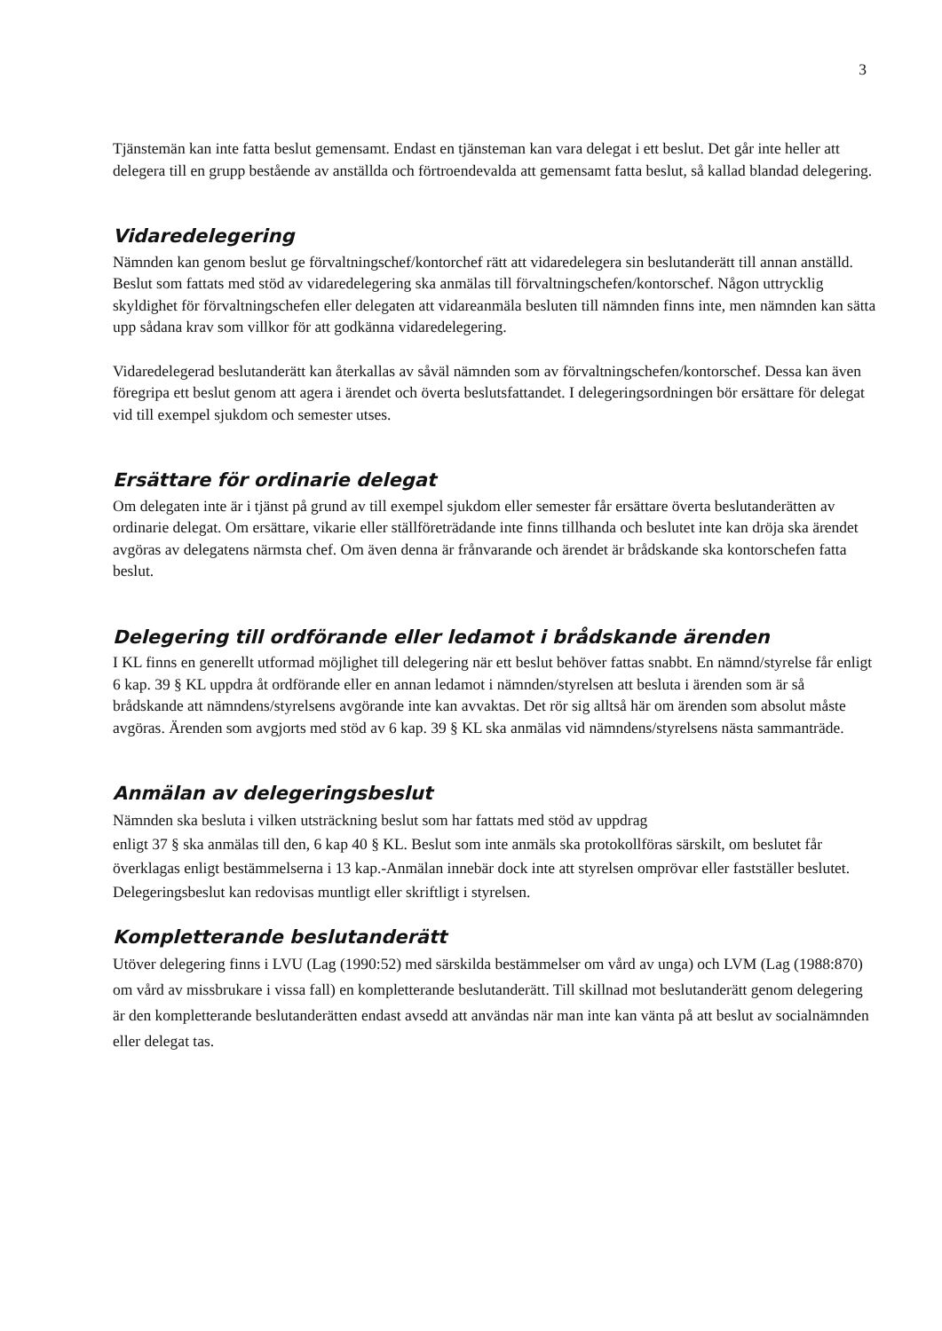3
Tjänstemän kan inte fatta beslut gemensamt. Endast en tjänsteman kan vara delegat i ett beslut. Det går inte heller att delegera till en grupp bestående av anställda och förtroendevalda att gemensamt fatta beslut, så kallad blandad delegering.
Vidaredelegering
Nämnden kan genom beslut ge förvaltningschef/kontorchef rätt att vidaredelegera sin beslutanderätt till annan anställd. Beslut som fattats med stöd av vidaredelegering ska anmälas till förvaltningschefen/kontorschef. Någon uttrycklig skyldighet för förvaltningschefen eller delegaten att vidareanmäla besluten till nämnden finns inte, men nämnden kan sätta upp sådana krav som villkor för att godkänna vidaredelegering.
Vidaredelegerad beslutanderätt kan återkallas av såväl nämnden som av förvaltningschefen/kontorschef. Dessa kan även föregripa ett beslut genom att agera i ärendet och överta beslutsfattandet. I delegeringsordningen bör ersättare för delegat vid till exempel sjukdom och semester utses.
Ersättare för ordinarie delegat
Om delegaten inte är i tjänst på grund av till exempel sjukdom eller semester får ersättare överta beslutanderätten av ordinarie delegat. Om ersättare, vikarie eller ställföreträdande inte finns tillhanda och beslutet inte kan dröja ska ärendet avgöras av delegatens närmsta chef. Om även denna är frånvarande och ärendet är brådskande ska kontorschefen fatta beslut.
Delegering till ordförande eller ledamot i brådskande ärenden
I KL finns en generellt utformad möjlighet till delegering när ett beslut behöver fattas snabbt. En nämnd/styrelse får enligt 6 kap. 39 § KL uppdra åt ordförande eller en annan ledamot i nämnden/styrelsen att besluta i ärenden som är så brådskande att nämndens/styrelsens avgörande inte kan avvaktas. Det rör sig alltså här om ärenden som absolut måste avgöras. Ärenden som avgjorts med stöd av 6 kap. 39 § KL ska anmälas vid nämndens/styrelsens nästa sammanträde.
Anmälan av delegeringsbeslut
Nämnden ska besluta i vilken utsträckning beslut som har fattats med stöd av uppdrag
enligt 37 § ska anmälas till den, 6 kap 40 § KL. Beslut som inte anmäls ska protokollföras särskilt, om beslutet får överklagas enligt bestämmelserna i 13 kap.-Anmälan innebär dock inte att styrelsen omprövar eller fastställer beslutet. Delegeringsbeslut kan redovisas muntligt eller skriftligt i styrelsen.
Kompletterande beslutanderätt
Utöver delegering finns i LVU (Lag (1990:52) med särskilda bestämmelser om vård av unga) och LVM (Lag (1988:870) om vård av missbrukare i vissa fall) en kompletterande beslutanderätt. Till skillnad mot beslutanderätt genom delegering är den kompletterande beslutanderätten endast avsedd att användas när man inte kan vänta på att beslut av socialnämnden eller delegat tas.